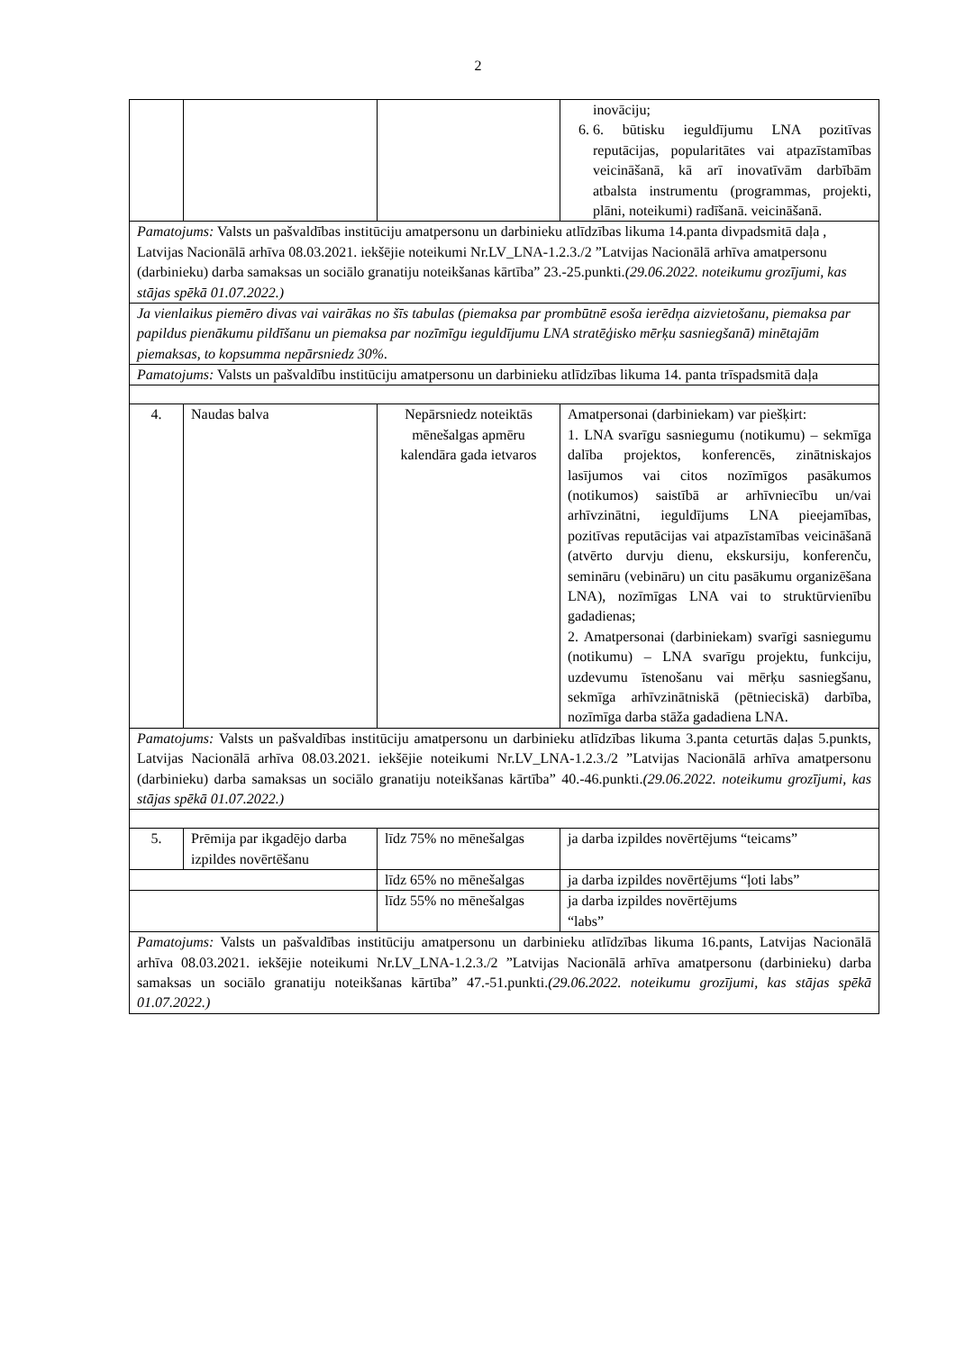2
| | | | inovāciju; 6. 6. būtisku ieguldījumu LNA pozitīvas reputācijas, popularitātes vai atpazīstamības veicināšanā, kā arī inovatīvām darbībām atbalsta instrumentu (programmas, projekti, plāni, noteikumi) radīšanā. veicināšanā. |
| Pamatojums: Valsts un pašvaldības institūciju amatpersonu un darbinieku atlīdzības likuma 14.panta divpadsmitā daļa , Latvijas Nacionālā arhīva 08.03.2021. iekšējie noteikumi Nr.LV_LNA-1.2.3./2 ”Latvijas Nacionālā arhīva amatpersonu (darbinieku) darba samaksas un sociālo granatiju noteikšanas kārtība” 23.-25.punkti. (29.06.2022. noteikumu grozījumi, kas stājas spēkā 01.07.2022.) | | | |
| Ja vienlaikus piemēro divas vai vairākas no šīs tabulas (piemaksa par prombūtnē esoša ierēdņa aizvietošanu, piemaksa par papildus pienākumu pildīšanu un piemaksa par nozīmīgu ieguldījumu LNA stratēģisko mērķu sasniegšanā) minētajām piemaksas, to kopsumma nepārsniedz 30%. | | | |
| Pamatojums: Valsts un pašvaldību institūciju amatpersonu un darbinieku atlīdzības likuma 14. panta trīspadsmitā daļa | | | |
| 4. | Naudas balva | Nepārsniedz noteiktās mēnešalgas apmēru kalendāra gada ietvaros | Amatpersonai (darbiniekam) var piešķirt: 1. LNA svarīgu sasniegumu (notikumu) – sekmīga dalība projektos, konferencēs, zinātniskajos lasījumos vai citos nozīmīgos pasākumos (notikumos) saistībā ar arhīvniecību un/vai arhīvzinātni, ieguldījums LNA pieejamības, pozitīvas reputācijas vai atpazīstamības veicināšanā (atvērto durvju dienu, ekskursiju, konferenču, semināru (vebināru) un citu pasākumu organizēšana LNA), nozīmīgas LNA vai to struktūrvienību gadadienas; 2. Amatpersonai (darbiniekam) svarīgi sasniegumu (notikumu) – LNA svarīgu projektu, funkciju, uzdevumu īstenošanu vai mērķu sasniegšanu, sekmīga arhīvzinātniskā (pētnieciskā) darbība, nozīmīga darba stāža gadadiena LNA. |
| Pamatojums: Valsts un pašvaldības institūciju amatpersonu un darbinieku atlīdzības likuma 3.panta ceturtās daļas 5.punkts, Latvijas Nacionālā arhīva 08.03.2021. iekšējie noteikumi Nr.LV_LNA-1.2.3./2 ”Latvijas Nacionālā arhīva amatpersonu (darbinieku) darba samaksas un sociālo granatiju noteikšanas kārtība” 40.-46.punkti. (29.06.2022. noteikumu grozījumi, kas stājas spēkā 01.07.2022.) | | | |
| 5. | Prēmija par ikgadējo darba izpildes novērtēšanu | līdz 75% no mēnešalgas | ja darba izpildes novērtējums “teicams” |
| | | līdz 65% no mēnešalgas | ja darba izpildes novērtējums “ļoti labs” |
| | | līdz 55% no mēnešalgas | ja darba izpildes novērtējums “labs” |
| Pamatojums: Valsts un pašvaldības institūciju amatpersonu un darbinieku atlīdzības likuma 16.pants, Latvijas Nacionālā arhīva 08.03.2021. iekšējie noteikumi Nr.LV_LNA-1.2.3./2 ”Latvijas Nacionālā arhīva amatpersonu (darbinieku) darba samaksas un sociālo granatiju noteikšanas kārtība” 47.-51.punkti. (29.06.2022. noteikumu grozījumi, kas stājas spēkā 01.07.2022.) | | | |